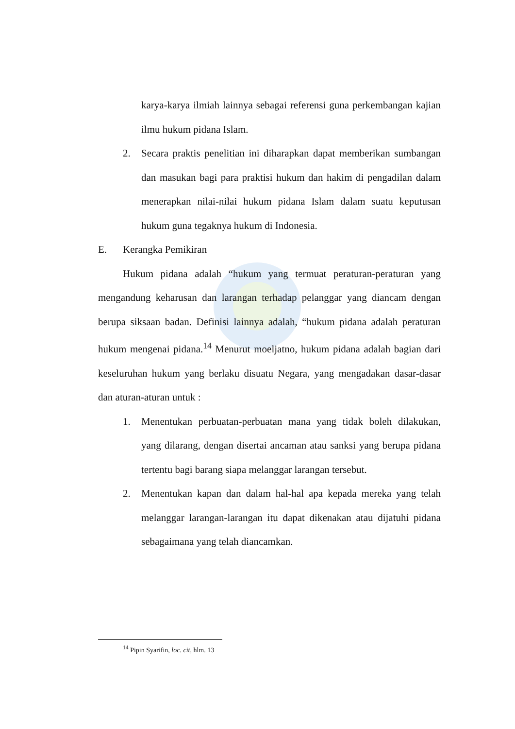karya-karya ilmiah lainnya sebagai referensi guna perkembangan kajian ilmu hukum pidana Islam.
2. Secara praktis penelitian ini diharapkan dapat memberikan sumbangan dan masukan bagi para praktisi hukum dan hakim di pengadilan dalam menerapkan nilai-nilai hukum pidana Islam dalam suatu keputusan hukum guna tegaknya hukum di Indonesia.
E. Kerangka Pemikiran
Hukum pidana adalah “hukum yang termuat peraturan-peraturan yang mengandung keharusan dan larangan terhadap pelanggar yang diancam dengan berupa siksaan badan. Definisi lainnya adalah, “hukum pidana adalah peraturan hukum mengenai pidana.<sup>14</sup> Menurut moeljatno, hukum pidana adalah bagian dari keseluruhan hukum yang berlaku disuatu Negara, yang mengadakan dasar-dasar dan aturan-aturan untuk :
1. Menentukan perbuatan-perbuatan mana yang tidak boleh dilakukan, yang dilarang, dengan disertai ancaman atau sanksi yang berupa pidana tertentu bagi barang siapa melanggar larangan tersebut.
2. Menentukan kapan dan dalam hal-hal apa kepada mereka yang telah melanggar larangan-larangan itu dapat dikenakan atau dijatuhi pidana sebagaimana yang telah diancamkan.
<sup>14</sup> Pipin Syarifin, loc. cit, hlm. 13